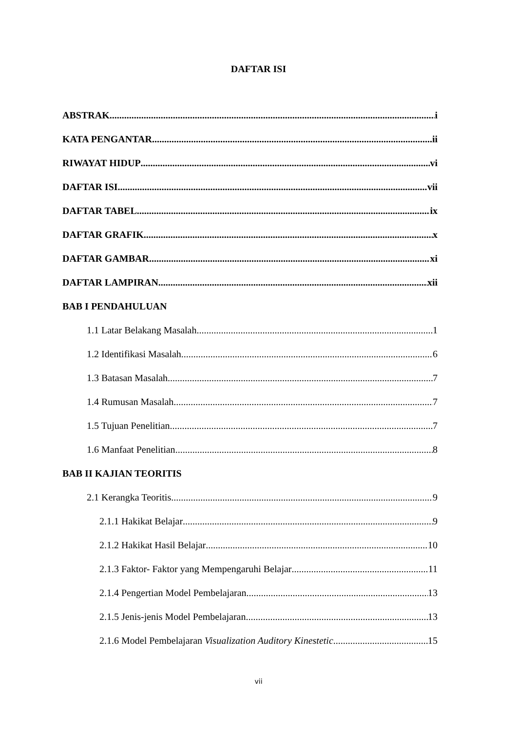DAFTAR ISI
ABSTRAK i
KATA PENGANTAR ii
RIWAYAT HIDUP vi
DAFTAR ISI vii
DAFTAR TABEL ix
DAFTAR GRAFIK x
DAFTAR GAMBAR xi
DAFTAR LAMPIRAN xii
BAB I PENDAHULUAN
1.1 Latar Belakang Masalah 1
1.2 Identifikasi Masalah 6
1.3 Batasan Masalah 7
1.4 Rumusan Masalah 7
1.5 Tujuan Penelitian 7
1.6 Manfaat Penelitian 8
BAB II KAJIAN TEORITIS
2.1 Kerangka Teoritis 9
2.1.1 Hakikat Belajar 9
2.1.2 Hakikat Hasil Belajar 10
2.1.3 Faktor- Faktor yang Mempengaruhi Belajar 11
2.1.4 Pengertian Model Pembelajaran 13
2.1.5 Jenis-jenis Model Pembelajaran 13
2.1.6 Model Pembelajaran Visualization Auditory Kinestetic 15
vii